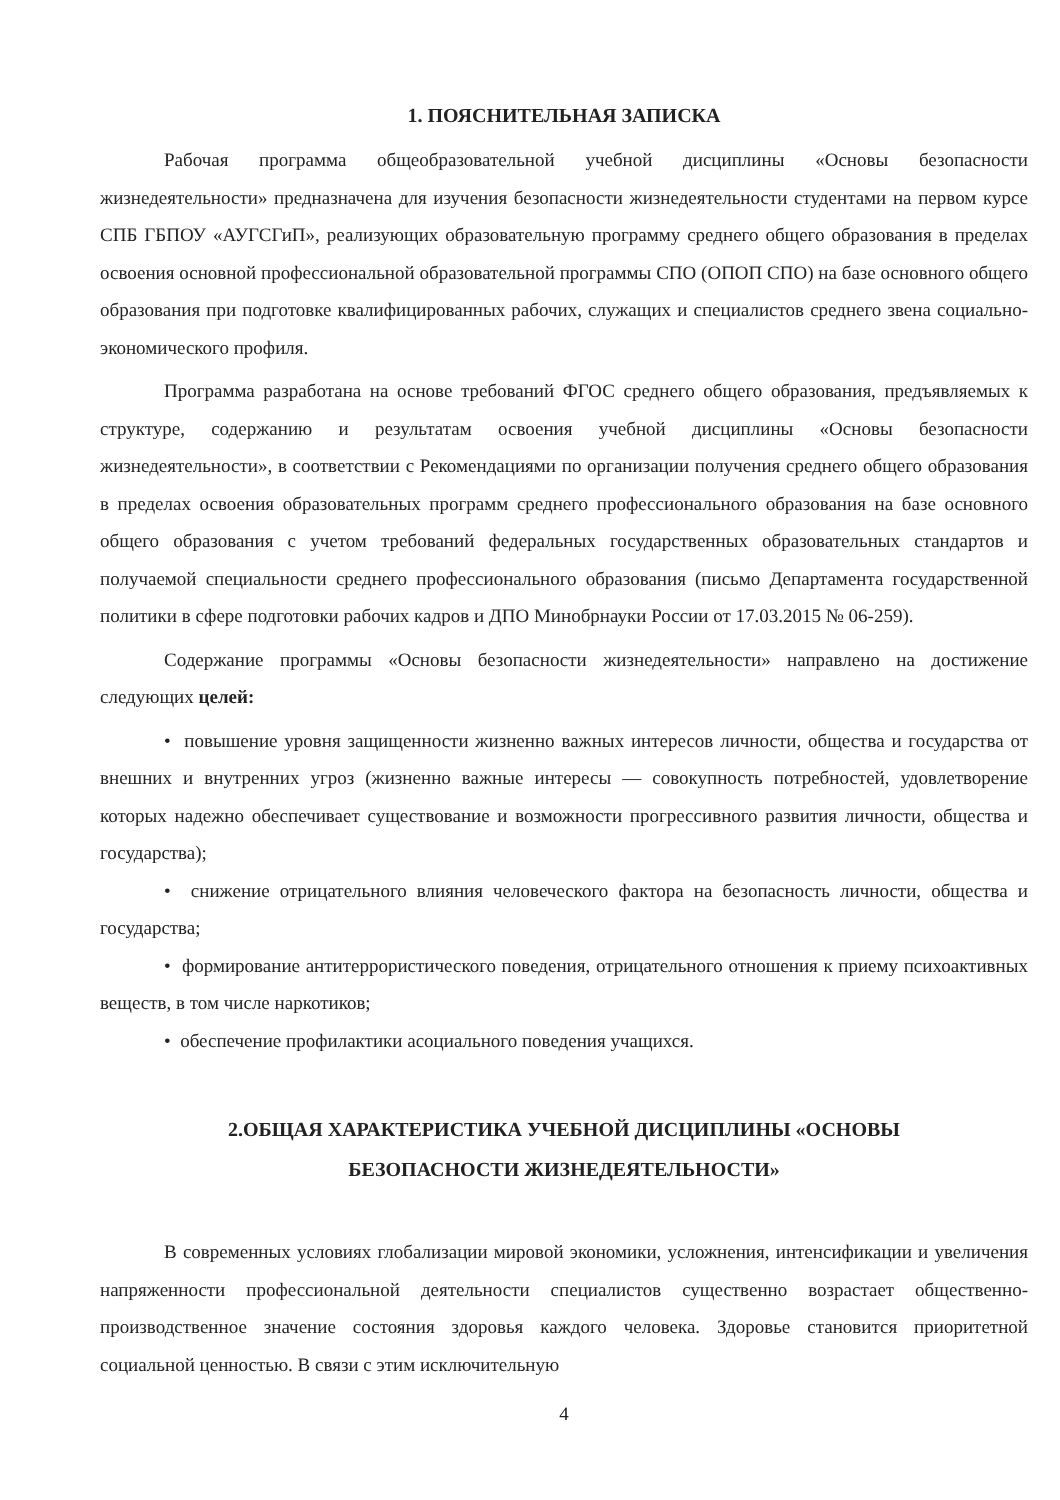1. ПОЯСНИТЕЛЬНАЯ ЗАПИСКА
Рабочая программа общеобразовательной учебной дисциплины «Основы безопасности жизнедеятельности» предназначена для изучения безопасности жизнедеятельности студентами на первом курсе СПБ ГБПОУ «АУГСГиП», реализующих образовательную программу среднего общего образования в пределах освоения основной профессиональной образовательной программы СПО (ОПОП СПО) на базе основного общего образования при подготовке квалифицированных рабочих, служащих и специалистов среднего звена социально-экономического профиля.
Программа разработана на основе требований ФГОС среднего общего образования, предъявляемых к структуре, содержанию и результатам освоения учебной дисциплины «Основы безопасности жизнедеятельности», в соответствии с Рекомендациями по организации получения среднего общего образования в пределах освоения образовательных программ среднего профессионального образования на базе основного общего образования с учетом требований федеральных государственных образовательных стандартов и получаемой специальности среднего профессионального образования (письмо Департамента государственной политики в сфере подготовки рабочих кадров и ДПО Минобрнауки России от 17.03.2015 № 06-259).
Содержание программы «Основы безопасности жизнедеятельности» направлено на достижение следующих целей:
• повышение уровня защищенности жизненно важных интересов личности, общества и государства от внешних и внутренних угроз (жизненно важные интересы — совокупность потребностей, удовлетворение которых надежно обеспечивает существование и возможности прогрессивного развития личности, общества и государства);
• снижение отрицательного влияния человеческого фактора на безопасность личности, общества и государства;
• формирование антитеррористического поведения, отрицательного отношения к приему психоактивных веществ, в том числе наркотиков;
• обеспечение профилактики асоциального поведения учащихся.
2.ОБЩАЯ ХАРАКТЕРИСТИКА УЧЕБНОЙ ДИСЦИПЛИНЫ «ОСНОВЫ
БЕЗОПАСНОСТИ ЖИЗНЕДЕЯТЕЛЬНОСТИ»
В современных условиях глобализации мировой экономики, усложнения, интенсификации и увеличения напряженности профессиональной деятельности специалистов существенно возрастает общественно-производственное значение состояния здоровья каждого человека. Здоровье становится приоритетной социальной ценностью. В связи с этим исключительную
4